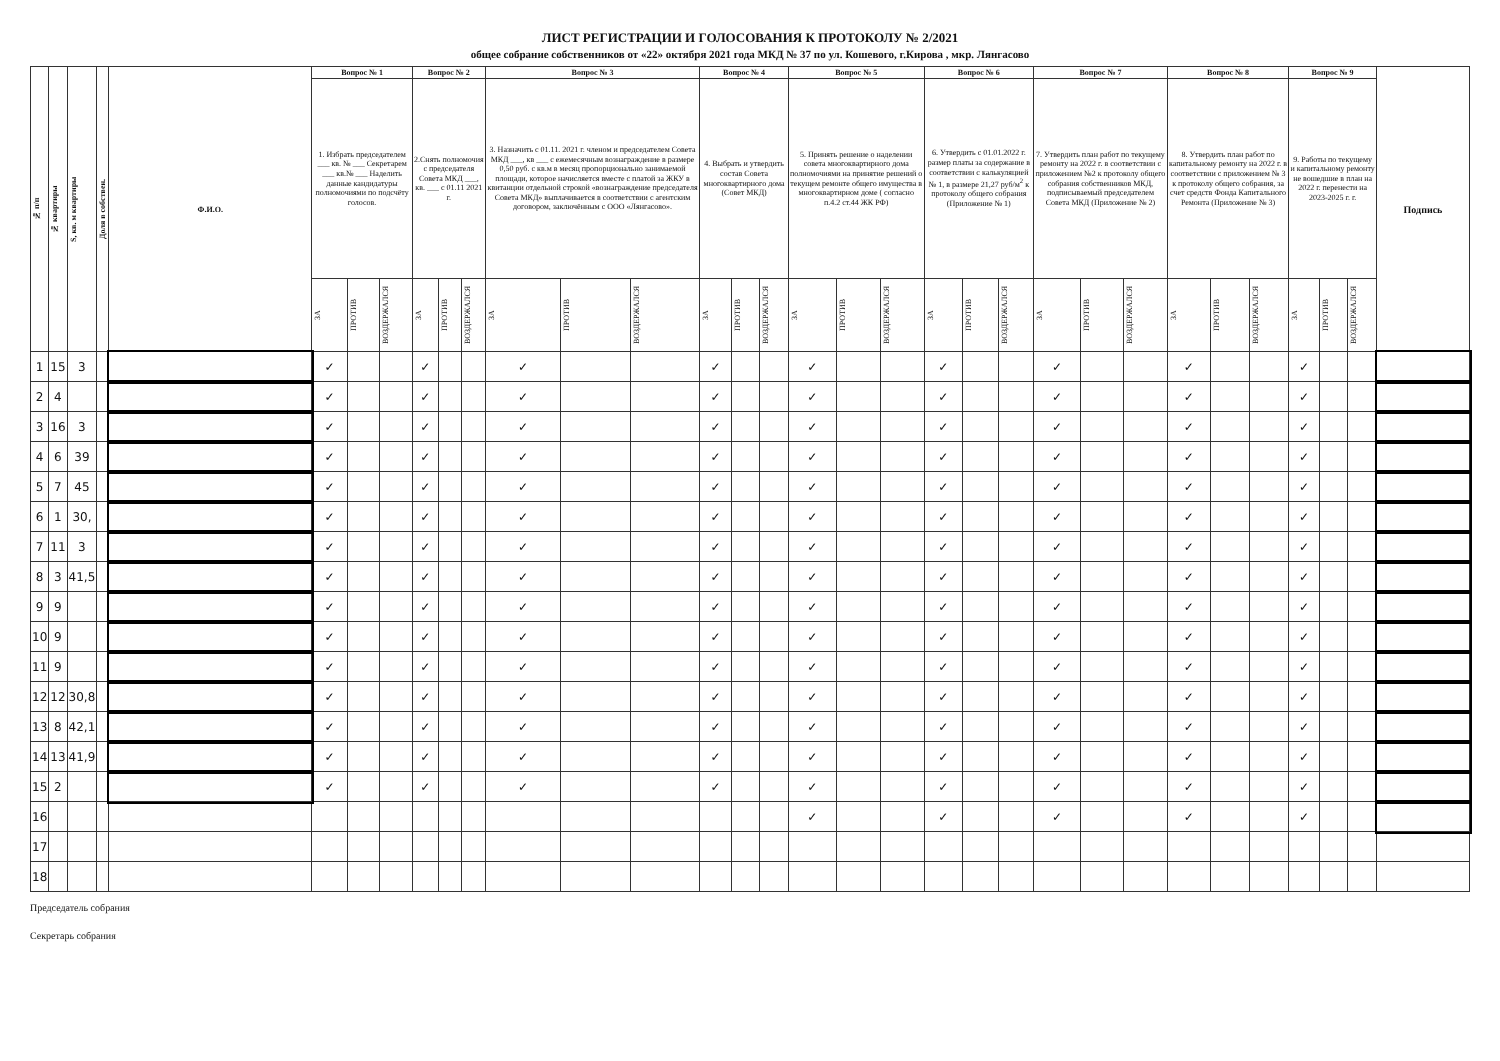ЛИСТ РЕГИСТРАЦИИ И ГОЛОСОВАНИЯ К ПРОТОКОЛУ № 2/2021
общее собрание собственников от «22» октября 2021 года МКД № 37 по ул. Кошевого, г.Кирова , мкр. Лянгасово
| № п/п | № квартиры | S, кв. м квартиры | Доля в собствен. | Ф.И.О. | Вопрос № 1 | | | Вопрос № 2 | | | Вопрос № 3 | | | Вопрос № 4 | | | Вопрос № 5 | | | Вопрос № 6 | | | Вопрос № 7 | | | Вопрос № 8 | | | Вопрос № 9 | | | Подпись |
| --- | --- | --- | --- | --- | --- | --- | --- | --- | --- | --- | --- | --- | --- | --- | --- | --- | --- | --- | --- | --- | --- | --- | --- | --- | --- | --- | --- | --- | --- | --- | --- | --- |
| | | | | | 1. Избрать председателем ___ кв. № ___ Секретарем ___ кв.№ ___ Наделить данные кандидатуры полномочиями по подсчёту голосов. | | | 2.Снять полномочия с председателя Совета МКД ___, кв. ___ с 01.11 2021 г. | | | 3. Назначить с 01.11. 2021 г. членом и председателем Совета МКД ___, кв ___ с ежемесячным вознаграждение в размере 0,50 руб. с кв.м в месяц пропорционально занимаемой площади, которое начисляется вместе с платой за ЖКУ в квитанции отдельной строкой «вознаграждение председателя Совета МКД» выплачивается в соответствии с агентским договором, заключённым с ООО «Лянгасово». | | | 4. Выбрать и утвердить состав Совета многоквартирного дома (Совет МКД) | | | 5. Принять решение о наделении совета многоквартирного дома полномочиями на принятие решений о текущем ремонте общего имущества в многоквартирном доме ( согласно п.4.2 ст.44 ЖК РФ) | | | 6. Утвердить с 01.01.2022 г. размер платы за содержание в соответствии с калькуляцией № 1, в размере 21,27 руб/м<sup>2</sup> к протоколу общего собрания (Приложение № 1) | | | 7. Утвердить план работ по текущему ремонту на 2022 г. в соответствии с приложением №2 к протоколу общего собрания собственников МКД, подписываемый председателем Совета МКД (Приложение № 2) | | | 8. Утвердить план работ по капитальному ремонту на 2022 г. в соответствии с приложением № 3 к протоколу общего собрания, за счет средств Фонда Капитального Ремонта (Приложение № 3) | | | 9. Работы по текущему и капитальному ремонту не вошедшие в план на 2022 г. перенести на 2023-2025 г. г. | | | |
| | | | | | ЗА | ПРОТИВ | ВОЗДЕРЖАЛСЯ | ЗА | ПРОТИВ | ВОЗДЕРЖАЛСЯ | ЗА | ПРОТИВ | ВОЗДЕРЖАЛСЯ | ЗА | ПРОТИВ | ВОЗДЕРЖАЛСЯ | ЗА | ПРОТИВ | ВОЗДЕРЖАЛСЯ | ЗА | ПРОТИВ | ВОЗДЕРЖАЛСЯ | ЗА | ПРОТИВ | ВОЗДЕРЖАЛСЯ | ЗА | ПРОТИВ | ВОЗДЕРЖАЛСЯ | ЗА | ПРОТИВ | ВОЗДЕРЖАЛСЯ | |
| 1 | 15 | 3 | | | ✓ | | | ✓ | | | ✓ | | | ✓ | | | ✓ | | | ✓ | | | ✓ | | | ✓ | | | ✓ | | | |
| 2 | 4 | | | | ✓ | | | ✓ | | | ✓ | | | ✓ | | | ✓ | | | ✓ | | | ✓ | | | ✓ | | | ✓ | | | |
| 3 | 16 | 3 | | | ✓ | | | ✓ | | | ✓ | | | ✓ | | | ✓ | | | ✓ | | | ✓ | | | ✓ | | | ✓ | | | |
| 4 | 6 | 39 | | | ✓ | | | ✓ | | | ✓ | | | ✓ | | | ✓ | | | ✓ | | | ✓ | | | ✓ | | | ✓ | | | |
| 5 | 7 | 45 | | | ✓ | | | ✓ | | | ✓ | | | ✓ | | | ✓ | | | ✓ | | | ✓ | | | ✓ | | | ✓ | | | |
| 6 | 1 | 30, | | | ✓ | | | ✓ | | | ✓ | | | ✓ | | | ✓ | | | ✓ | | | ✓ | | | ✓ | | | ✓ | | | |
| 7 | 11 | 3 | | | ✓ | | | ✓ | | | ✓ | | | ✓ | | | ✓ | | | ✓ | | | ✓ | | | ✓ | | | ✓ | | | |
| 8 | 3 | 41,5 | | | ✓ | | | ✓ | | | ✓ | | | ✓ | | | ✓ | | | ✓ | | | ✓ | | | ✓ | | | ✓ | | | |
| 9 | 9 | | | | ✓ | | | ✓ | | | ✓ | | | ✓ | | | ✓ | | | ✓ | | | ✓ | | | ✓ | | | ✓ | | | |
| 10 | 9 | | | | ✓ | | | ✓ | | | ✓ | | | ✓ | | | ✓ | | | ✓ | | | ✓ | | | ✓ | | | ✓ | | | |
| 11 | 9 | | | | ✓ | | | ✓ | | | ✓ | | | ✓ | | | ✓ | | | ✓ | | | ✓ | | | ✓ | | | ✓ | | | |
| 12 | 12 | 30,8 | | | ✓ | | | ✓ | | | ✓ | | | ✓ | | | ✓ | | | ✓ | | | ✓ | | | ✓ | | | ✓ | | | |
| 13 | 8 | 42,1 | | | ✓ | | | ✓ | | | ✓ | | | ✓ | | | ✓ | | | ✓ | | | ✓ | | | ✓ | | | ✓ | | | |
| 14 | 13 | 41,9 | | | ✓ | | | ✓ | | | ✓ | | | ✓ | | | ✓ | | | ✓ | | | ✓ | | | ✓ | | | ✓ | | | |
| 15 | 2 | | | | ✓ | | | ✓ | | | ✓ | | | ✓ | | | ✓ | | | ✓ | | | ✓ | | | ✓ | | | ✓ | | | |
| 16 | | | | | | | | | | | | | | | | | ✓ | | | ✓ | | | ✓ | | | ✓ | | | ✓ | | | |
| 17 | | | | | | | | | | | | | | | | | | | | | | | | | | | | | | | | |
| 18 | | | | | | | | | | | | | | | | | | | | | | | | | | | | | | | | |
Председатель собрания
Секретарь собрания